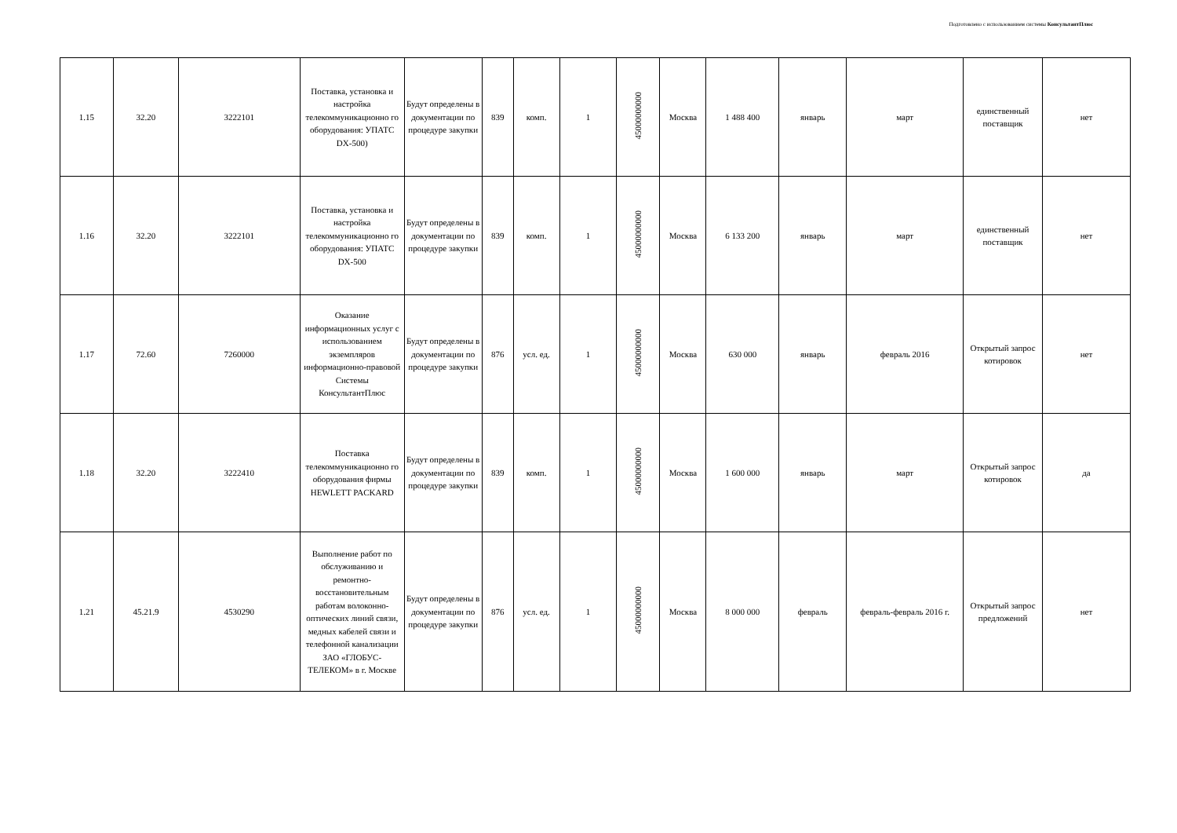Подготовлено с использованием системы КонсультантПлюс
| 1.15 | 32.20 | 3222101 | Поставка, установка и настройка телекоммуникационно го оборудования: УПАТС DX-500) | Будут определены в документации по процедуре закупки | 839 | комп. | 1 | 45000000000 | Москва | 1 488 400 | январь | март | единственный поставщик | нет |
| 1.16 | 32.20 | 3222101 | Поставка, установка и настройка телекоммуникационно го оборудования: УПАТС DX-500 | Будут определены в документации по процедуре закупки | 839 | комп. | 1 | 45000000000 | Москва | 6 133 200 | январь | март | единственный поставщик | нет |
| 1.17 | 72.60 | 7260000 | Оказание информационных услуг с использованием экземпляров информационно-правовой Системы КонсультантПлюс | Будут определены в документации по процедуре закупки | 876 | усл. ед. | 1 | 45000000000 | Москва | 630 000 | январь | февраль 2016 | Открытый запрос котировок | нет |
| 1.18 | 32.20 | 3222410 | Поставка телекоммуникационно го оборудования фирмы HEWLETT PACKARD | Будут определены в документации по процедуре закупки | 839 | комп. | 1 | 45000000000 | Москва | 1 600 000 | январь | март | Открытый запрос котировок | да |
| 1.21 | 45.21.9 | 4530290 | Выполнение работ по обслуживанию и ремонтно-восстановительным работам волоконно-оптических линий связи, медных кабелей связи и телефонной канализации ЗАО «ГЛОБУС-ТЕЛЕКОМ» в г. Москве | Будут определены в документации по процедуре закупки | 876 | усл. ед. | 1 | 45000000000 | Москва | 8 000 000 | февраль | февраль-февраль 2016 г. | Открытый запрос предложений | нет |